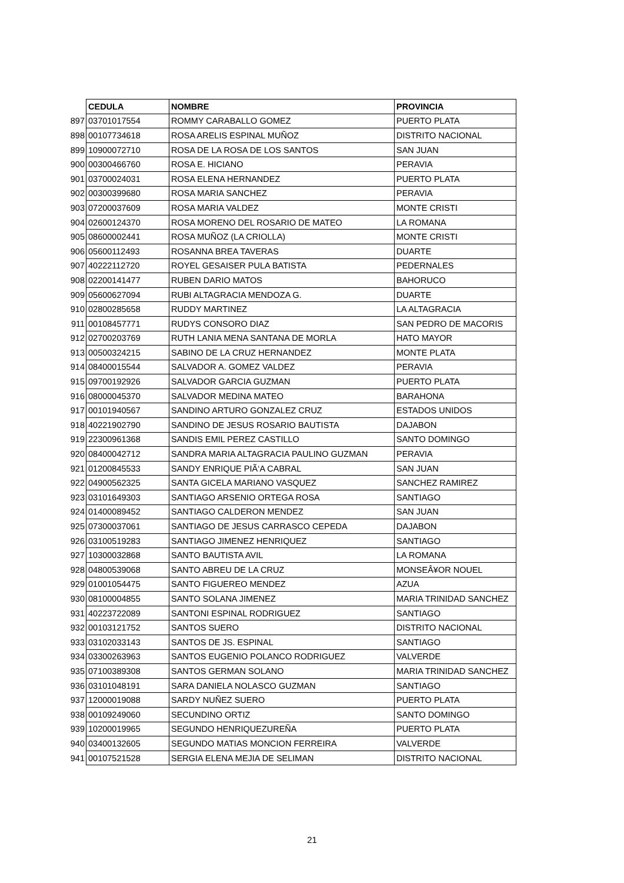| | CEDULA | NOMBRE | PROVINCIA |
| 897 | 03701017554 | ROMMY CARABALLO GOMEZ | PUERTO PLATA |
| 898 | 00107734618 | ROSA ARELIS ESPINAL MUÑOZ | DISTRITO NACIONAL |
| 899 | 10900072710 | ROSA DE LA ROSA DE LOS SANTOS | SAN JUAN |
| 900 | 00300466760 | ROSA E. HICIANO | PERAVIA |
| 901 | 03700024031 | ROSA ELENA HERNANDEZ | PUERTO PLATA |
| 902 | 00300399680 | ROSA MARIA SANCHEZ | PERAVIA |
| 903 | 07200037609 | ROSA MARIA VALDEZ | MONTE CRISTI |
| 904 | 02600124370 | ROSA MORENO DEL ROSARIO DE MATEO | LA ROMANA |
| 905 | 08600002441 | ROSA MUÑOZ (LA CRIOLLA) | MONTE CRISTI |
| 906 | 05600112493 | ROSANNA BREA TAVERAS | DUARTE |
| 907 | 40222112720 | ROYEL GESAISER PULA BATISTA | PEDERNALES |
| 908 | 02200141477 | RUBEN DARIO MATOS | BAHORUCO |
| 909 | 05600627094 | RUBI ALTAGRACIA MENDOZA G. | DUARTE |
| 910 | 02800285658 | RUDDY MARTINEZ | LA ALTAGRACIA |
| 911 | 00108457771 | RUDYS CONSORO DIAZ | SAN PEDRO DE MACORIS |
| 912 | 02700203769 | RUTH LANIA MENA SANTANA DE MORLA | HATO MAYOR |
| 913 | 00500324215 | SABINO DE LA CRUZ HERNANDEZ | MONTE PLATA |
| 914 | 08400015544 | SALVADOR A. GOMEZ VALDEZ | PERAVIA |
| 915 | 09700192926 | SALVADOR GARCIA GUZMAN | PUERTO PLATA |
| 916 | 08000045370 | SALVADOR MEDINA MATEO | BARAHONA |
| 917 | 00101940567 | SANDINO ARTURO GONZALEZ CRUZ | ESTADOS UNIDOS |
| 918 | 40221902790 | SANDINO DE JESUS ROSARIO BAUTISTA | DAJABON |
| 919 | 22300961368 | SANDIS EMIL PEREZ CASTILLO | SANTO DOMINGO |
| 920 | 08400042712 | SANDRA MARIA ALTAGRACIA PAULINO GUZMAN | PERAVIA |
| 921 | 01200845533 | SANDY ENRIQUE PIÃ‘A CABRAL | SAN JUAN |
| 922 | 04900562325 | SANTA GICELA MARIANO VASQUEZ | SANCHEZ RAMIREZ |
| 923 | 03101649303 | SANTIAGO ARSENIO ORTEGA ROSA | SANTIAGO |
| 924 | 01400089452 | SANTIAGO CALDERON MENDEZ | SAN JUAN |
| 925 | 07300037061 | SANTIAGO DE JESUS CARRASCO CEPEDA | DAJABON |
| 926 | 03100519283 | SANTIAGO JIMENEZ HENRIQUEZ | SANTIAGO |
| 927 | 10300032868 | SANTO BAUTISTA AVIL | LA ROMANA |
| 928 | 04800539068 | SANTO ABREU DE LA CRUZ | MONSEÂ¥OR NOUEL |
| 929 | 01001054475 | SANTO FIGUEREO MENDEZ | AZUA |
| 930 | 08100004855 | SANTO SOLANA JIMENEZ | MARIA TRINIDAD SANCHEZ |
| 931 | 40223722089 | SANTONI ESPINAL RODRIGUEZ | SANTIAGO |
| 932 | 00103121752 | SANTOS SUERO | DISTRITO NACIONAL |
| 933 | 03102033143 | SANTOS DE JS. ESPINAL | SANTIAGO |
| 934 | 03300263963 | SANTOS EUGENIO POLANCO RODRIGUEZ | VALVERDE |
| 935 | 07100389308 | SANTOS GERMAN SOLANO | MARIA TRINIDAD SANCHEZ |
| 936 | 03101048191 | SARA DANIELA NOLASCO GUZMAN | SANTIAGO |
| 937 | 12000019088 | SARDY NUÑEZ SUERO | PUERTO PLATA |
| 938 | 00109249060 | SECUNDINO ORTIZ | SANTO DOMINGO |
| 939 | 10200019965 | SEGUNDO HENRIQUEZUREÑA | PUERTO PLATA |
| 940 | 03400132605 | SEGUNDO MATIAS MONCION FERREIRA | VALVERDE |
| 941 | 00107521528 | SERGIA ELENA MEJIA DE SELIMAN | DISTRITO NACIONAL |
21